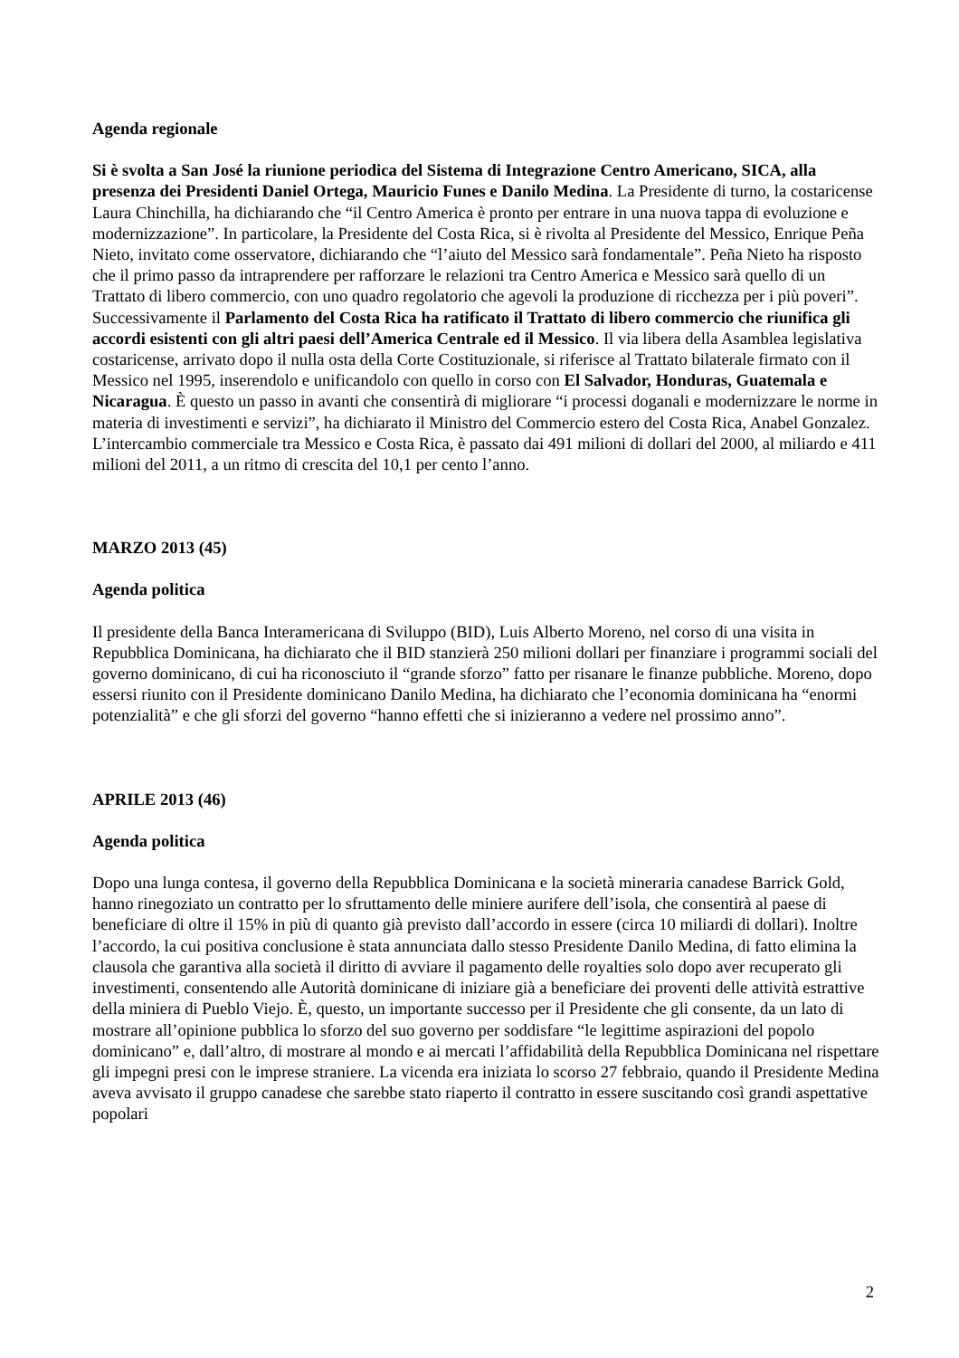Agenda regionale
Si è svolta a San José la riunione periodica del Sistema di Integrazione Centro Americano, SICA, alla presenza dei Presidenti Daniel Ortega, Mauricio Funes e Danilo Medina. La Presidente di turno, la costaricense Laura Chinchilla, ha dichiarando che “il Centro America è pronto per entrare in una nuova tappa di evoluzione e modernizzazione”. In particolare, la Presidente del Costa Rica, si è rivolta al Presidente del Messico, Enrique Peña Nieto, invitato come osservatore, dichiarando che “l’aiuto del Messico sarà fondamentale”. Peña Nieto ha risposto che il primo passo da intraprendere per rafforzare le relazioni tra Centro America e Messico sarà quello di un Trattato di libero commercio, con uno quadro regolatorio che agevoli la produzione di ricchezza per i più poveri”. Successivamente il Parlamento del Costa Rica ha ratificato il Trattato di libero commercio che riunifica gli accordi esistenti con gli altri paesi dell’America Centrale ed il Messico. Il via libera della Asamblea legislativa costaricense, arrivato dopo il nulla osta della Corte Costituzionale, si riferisce al Trattato bilaterale firmato con il Messico nel 1995, inserendolo e unificandolo con quello in corso con El Salvador, Honduras, Guatemala e Nicaragua. È questo un passo in avanti che consentirà di migliorare “i processi doganali e modernizzare le norme in materia di investimenti e servizi”, ha dichiarato il Ministro del Commercio estero del Costa Rica, Anabel Gonzalez. L’intercambio commerciale tra Messico e Costa Rica, è passato dai 491 milioni di dollari del 2000, al miliardo e 411 milioni del 2011, a un ritmo di crescita del 10,1 per cento l’anno.
MARZO 2013 (45)
Agenda politica
Il presidente della Banca Interamericana di Sviluppo (BID), Luis Alberto Moreno, nel corso di una visita in Repubblica Dominicana, ha dichiarato che il BID stanzierà 250 milioni dollari per finanziare i programmi sociali del governo dominicano, di cui ha riconosciuto il “grande sforzo” fatto per risanare le finanze pubbliche. Moreno, dopo essersi riunito con il Presidente dominicano Danilo Medina, ha dichiarato che l’economia dominicana ha “enormi potenzialità” e che gli sforzi del governo “hanno effetti che si inizieranno a vedere nel prossimo anno”.
APRILE 2013 (46)
Agenda politica
Dopo una lunga contesa, il governo della Repubblica Dominicana e la società mineraria canadese Barrick Gold, hanno rinegoziato un contratto per lo sfruttamento delle miniere aurifere dell’isola, che consentirà al paese di beneficiare di oltre il 15% in più di quanto già previsto dall’accordo in essere (circa 10 miliardi di dollari). Inoltre l’accordo, la cui positiva conclusione è stata annunciata dallo stesso Presidente Danilo Medina, di fatto elimina la clausola che garantiva alla società il diritto di avviare il pagamento delle royalties solo dopo aver recuperato gli investimenti, consentendo alle Autorità dominicane di iniziare già a beneficiare dei proventi delle attività estrattive della miniera di Pueblo Viejo. È, questo, un importante successo per il Presidente che gli consente, da un lato di mostrare all’opinione pubblica lo sforzo del suo governo per soddisfare “le legittime aspirazioni del popolo dominicano” e, dall’altro, di mostrare al mondo e ai mercati l’affidabilità della Repubblica Dominicana nel rispettare gli impegni presi con le imprese straniere. La vicenda era iniziata lo scorso 27 febbraio, quando il Presidente Medina aveva avvisato il gruppo canadese che sarebbe stato riaperto il contratto in essere suscitando così grandi aspettative popolari
2